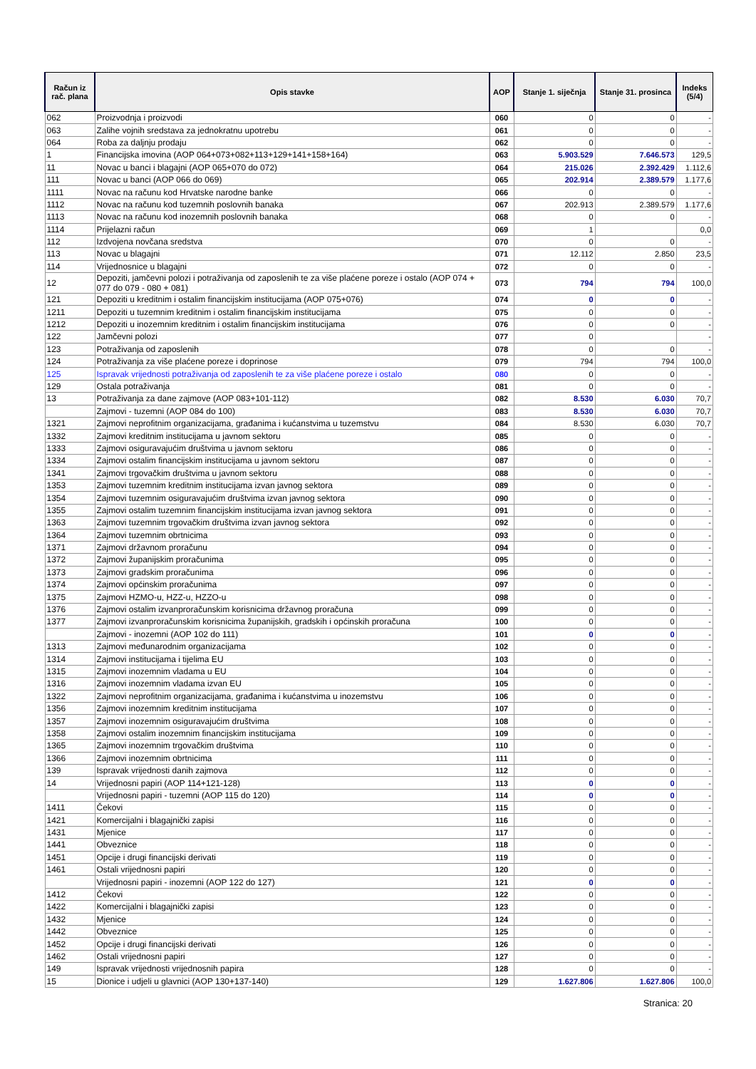| Račun iz rač. plana | Opis stavke | AOP | Stanje 1. siječnja | Stanje 31. prosinca | Indeks (5/4) |
| --- | --- | --- | --- | --- | --- |
| 062 | Proizvodnja i proizvodi | 060 | 0 | 0 | - |
| 063 | Zalihe vojnih sredstava za jednokratnu upotrebu | 061 | 0 | 0 | - |
| 064 | Roba za daljnju prodaju | 062 | 0 | 0 | - |
| 1 | Financijska imovina (AOP 064+073+082+113+129+141+158+164) | 063 | 5.903.529 | 7.646.573 | 129,5 |
| 11 | Novac u banci i blagajni (AOP 065+070 do 072) | 064 | 215.026 | 2.392.429 | 1.112,6 |
| 111 | Novac u banci (AOP 066 do 069) | 065 | 202.914 | 2.389.579 | 1.177,6 |
| 1111 | Novac na računu kod Hrvatske narodne banke | 066 | 0 | 0 | - |
| 1112 | Novac na računu kod tuzemnih poslovnih banaka | 067 | 202.913 | 2.389.579 | 1.177,6 |
| 1113 | Novac na računu kod inozemnih poslovnih banaka | 068 | 0 | 0 | - |
| 1114 | Prijelazni račun | 069 | 1 | | 0,0 |
| 112 | Izdvojena novčana sredstva | 070 | 0 | 0 | - |
| 113 | Novac u blagajni | 071 | 12.112 | 2.850 | 23,5 |
| 114 | Vrijednosnice u blagajni | 072 | 0 | 0 | - |
| 12 | Depoziti, jamčevni polozi i potraživanja od zaposlenih te za više plaćene poreze i ostalo (AOP 074 + 077 do 079 - 080 + 081) | 073 | 794 | 794 | 100,0 |
| 121 | Depoziti u kreditnim i ostalim financijskim institucijama (AOP 075+076) | 074 | 0 | 0 | - |
| 1211 | Depoziti u tuzemnim kreditnim i ostalim financijskim institucijama | 075 | 0 | 0 | - |
| 1212 | Depoziti u inozemnim kreditnim i ostalim financijskim institucijama | 076 | 0 | 0 | - |
| 122 | Jamčevni polozi | 077 | 0 | | - |
| 123 | Potraživanja od zaposlenih | 078 | 0 | 0 | - |
| 124 | Potraživanja za više plaćene poreze i doprinose | 079 | 794 | 794 | 100,0 |
| 125 | Ispravak vrijednosti potraživanja od zaposlenih te za više plaćene poreze i ostalo | 080 | 0 | 0 | - |
| 129 | Ostala potraživanja | 081 | 0 | 0 | - |
| 13 | Potraživanja za dane zajmove (AOP 083+101-112) | 082 | 8.530 | 6.030 | 70,7 |
| | Zajmovi - tuzemni (AOP 084 do 100) | 083 | 8.530 | 6.030 | 70,7 |
| 1321 | Zajmovi neprofitnim organizacijama, građanima i kućanstvima u tuzemstvu | 084 | 8.530 | 6.030 | 70,7 |
| 1332 | Zajmovi kreditnim institucijama u javnom sektoru | 085 | 0 | 0 | - |
| 1333 | Zajmovi osiguravajućim društvima u javnom sektoru | 086 | 0 | 0 | - |
| 1334 | Zajmovi ostalim financijskim institucijama u javnom sektoru | 087 | 0 | 0 | - |
| 1341 | Zajmovi trgovačkim društvima u javnom sektoru | 088 | 0 | 0 | - |
| 1353 | Zajmovi tuzemnim kreditnim institucijama izvan javnog sektora | 089 | 0 | 0 | - |
| 1354 | Zajmovi tuzemnim osiguravajućim društvima izvan javnog sektora | 090 | 0 | 0 | - |
| 1355 | Zajmovi ostalim tuzemnim financijskim institucijama izvan javnog sektora | 091 | 0 | 0 | - |
| 1363 | Zajmovi tuzemnim trgovačkim društvima izvan javnog sektora | 092 | 0 | 0 | - |
| 1364 | Zajmovi tuzemnim obrtnicima | 093 | 0 | 0 | - |
| 1371 | Zajmovi državnom proračunu | 094 | 0 | 0 | - |
| 1372 | Zajmovi županijskim proračunima | 095 | 0 | 0 | - |
| 1373 | Zajmovi gradskim proračunima | 096 | 0 | 0 | - |
| 1374 | Zajmovi općinskim proračunima | 097 | 0 | 0 | - |
| 1375 | Zajmovi HZMO-u, HZZ-u, HZZO-u | 098 | 0 | 0 | - |
| 1376 | Zajmovi ostalim izvanproračunskim korisnicima državnog proračuna | 099 | 0 | 0 | - |
| 1377 | Zajmovi izvanproračunskim korisnicima županijskih, gradskih i općinskih proračuna | 100 | 0 | 0 | - |
| | Zajmovi - inozemni (AOP 102 do 111) | 101 | 0 | 0 | - |
| 1313 | Zajmovi međunarodnim organizacijama | 102 | 0 | 0 | - |
| 1314 | Zajmovi institucijama i tijelima EU | 103 | 0 | 0 | - |
| 1315 | Zajmovi inozemnim vladama u EU | 104 | 0 | 0 | - |
| 1316 | Zajmovi inozemnim vladama izvan EU | 105 | 0 | 0 | - |
| 1322 | Zajmovi neprofitnim organizacijama, građanima i kućanstvima u inozemstvu | 106 | 0 | 0 | - |
| 1356 | Zajmovi inozemnim kreditnim institucijama | 107 | 0 | 0 | - |
| 1357 | Zajmovi inozemnim osiguravajućim društvima | 108 | 0 | 0 | - |
| 1358 | Zajmovi ostalim inozemnim financijskim institucijama | 109 | 0 | 0 | - |
| 1365 | Zajmovi inozemnim trgovačkim društvima | 110 | 0 | 0 | - |
| 1366 | Zajmovi inozemnim obrtnicima | 111 | 0 | 0 | - |
| 139 | Ispravak vrijednosti danih zajmova | 112 | 0 | 0 | - |
| 14 | Vrijednosni papiri (AOP 114+121-128) | 113 | 0 | 0 | - |
| | Vrijednosni papiri - tuzemni (AOP 115 do 120) | 114 | 0 | 0 | - |
| 1411 | Čekovi | 115 | 0 | 0 | - |
| 1421 | Komercijalni i blagajnički zapisi | 116 | 0 | 0 | - |
| 1431 | Mjenice | 117 | 0 | 0 | - |
| 1441 | Obveznice | 118 | 0 | 0 | - |
| 1451 | Opcije i drugi financijski derivati | 119 | 0 | 0 | - |
| 1461 | Ostali vrijednosni papiri | 120 | 0 | 0 | - |
| | Vrijednosni papiri - inozemni (AOP 122 do 127) | 121 | 0 | 0 | - |
| 1412 | Čekovi | 122 | 0 | 0 | - |
| 1422 | Komercijalni i blagajnički zapisi | 123 | 0 | 0 | - |
| 1432 | Mjenice | 124 | 0 | 0 | - |
| 1442 | Obveznice | 125 | 0 | 0 | - |
| 1452 | Opcije i drugi financijski derivati | 126 | 0 | 0 | - |
| 1462 | Ostali vrijednosni papiri | 127 | 0 | 0 | - |
| 149 | Ispravak vrijednosti vrijednosnih papira | 128 | 0 | 0 | - |
| 15 | Dionice i udjeli u glavnici (AOP 130+137-140) | 129 | 1.627.806 | 1.627.806 | 100,0 |
Stranica: 20